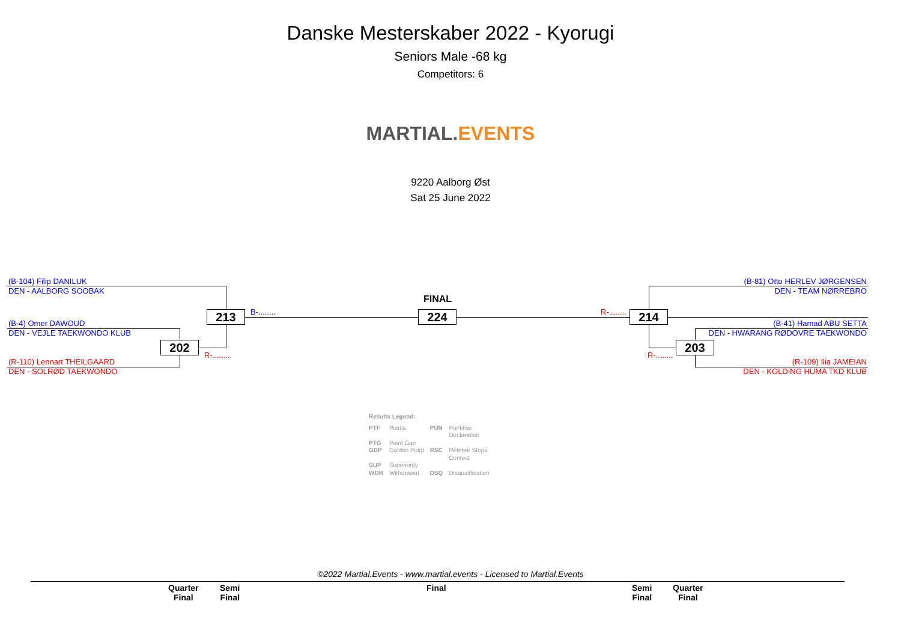Danske Mesterskaber 2022 - Kyorugi
Seniors Male -68 kg
Competitors: 6
MARTIAL. EVENTS
9220 Aalborg Øst
Sat 25 June 2022
(B-104) Filip DANILUK
DEN - AALBORG SOOBAK
(B-4) Omer DAWOUD
DEN - VEJLE TAEKWONDO KLUB
(R-110) Lennart THEILGAARD
DEN - SOLRØD TAEKWONDO
(B-81) Otto HERLEV JØRGENSEN
DEN - TEAM NØRREBRO
(B-41) Hamad ABU SETTA
DEN - HWARANG RØDOVRE TAEKWONDO
(R-109) Ilia JAMEIAN
DEN - KOLDING HUMA TKD KLUB
B-........
R-........
R-........
R-........
FINAL
213
202
224 214
203
Results Legend:
| PTF | Points | PUN | Puntitive Declaration |
| PTG | Point Gap | | |
| GDP | Golden Point | RSC | Referee Stops Contest |
| SUP | Superiority | | |
| WDR | Withdrawal | DSQ | Disqualification |
©2022 Martial.Events - www.martial.events - Licensed to Martial.Events
Quarter
Final
Semi
Final
Final
Semi
Final
Quarter
Final